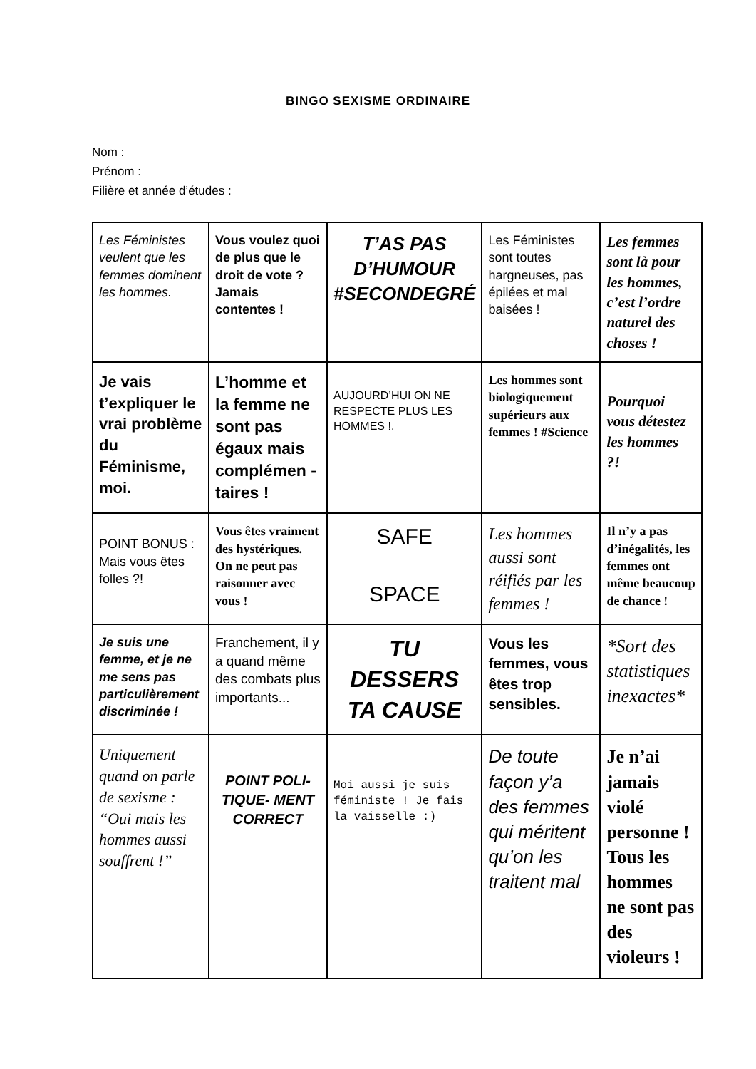BINGO SEXISME ORDINAIRE
Nom :
Prénom :
Filière et année d’études :
| Les Féministes veulent que les femmes dominent les hommes. | Vous voulez quoi de plus que le droit de vote ? Jamais contentes ! | T’AS PAS D’HUMOUR #SECONDEGRÉ | Les Féministes sont toutes hargneuses, pas épilées et mal baisées ! | Les femmes sont là pour les hommes, c’est l’ordre naturel des choses ! |
| Je vais t’expliquer le vrai problème du Féminisme, moi. | L’homme et la femme ne sont pas égaux mais complémen - taires ! | AUJOURD’HUI ON NE RESPECTE PLUS LES HOMMES !. | Les hommes sont biologiquement supérieurs aux femmes ! #Science | Pourquoi vous détestez les hommes ?! |
| POINT BONUS : Mais vous êtes folles ?! | Vous êtes vraiment des hystériques. On ne peut pas raisonner avec vous ! | SAFE SPACE | Les hommes aussi sont réifiés par les femmes ! | Il n’y a pas d’inégalités, les femmes ont même beaucoup de chance ! |
| Je suis une femme, et je ne me sens pas particulièrement discriminée ! | Franchement, il y a quand même des combats plus importants... | TU DESSERS TA CAUSE | Vous les femmes, vous êtes trop sensibles. | *Sort des statistiques inexactes* |
| Uniquement quand on parle de sexisme : “Oui mais les hommes aussi souffrent !” | POINT POLI- TIQUE- MENT CORRECT | Moi aussi je suis féministe ! Je fais la vaisselle :) | De toute façon y’a des femmes qui méritent qu’on les traitent mal | Je n’ai jamais violé personne ! Tous les hommes ne sont pas des violeurs ! |